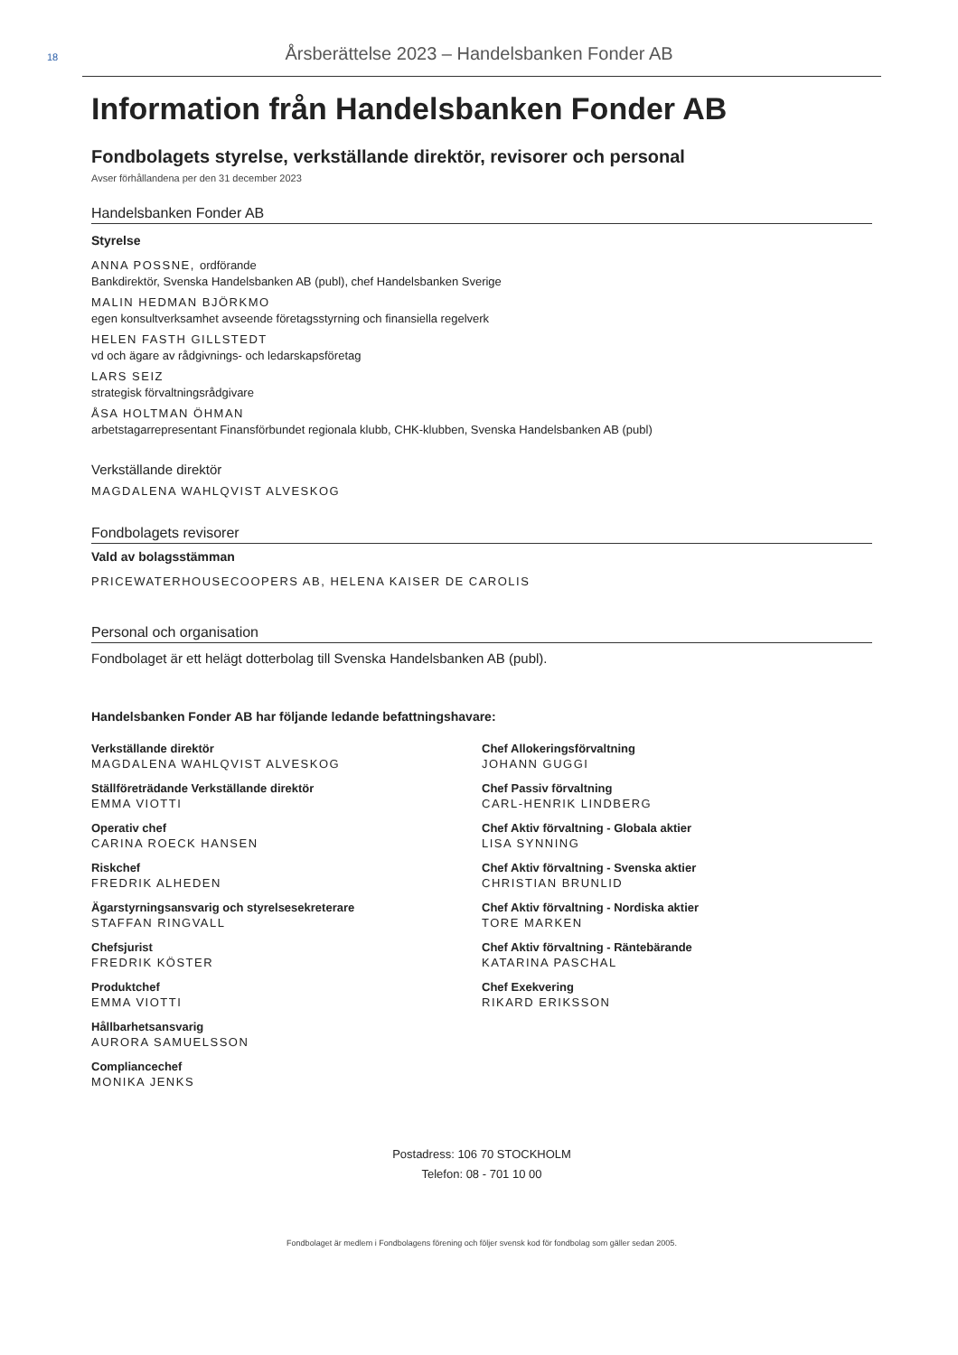18
Årsberättelse 2023 – Handelsbanken Fonder AB
Information från Handelsbanken Fonder AB
Fondbolagets styrelse, verkställande direktör, revisorer och personal
Avser förhållandena per den 31 december 2023
Handelsbanken Fonder AB
Styrelse
ANNA POSSNE, ordförande
Bankdirektör, Svenska Handelsbanken AB (publ), chef Handelsbanken Sverige
MALIN HEDMAN BJÖRKMO
egen konsultverksamhet avseende företagsstyrning och finansiella regelverk
HELEN FASTH GILLSTEDT
vd och ägare av rådgivnings- och ledarskapsföretag
LARS SEIZ
strategisk förvaltningsrådgivare
ÅSA HOLTMAN ÖHMAN
arbetstagarrepresentant Finansförbundet regionala klubb, CHK-klubben, Svenska Handelsbanken AB (publ)
Verkställande direktör
MAGDALENA WAHLQVIST ALVESKOG
Fondbolagets revisorer
Vald av bolagsstämman
PRICEWATERHOUSECOOPERS AB, HELENA KAISER DE CAROLIS
Personal och organisation
Fondbolaget är ett helägt dotterbolag till Svenska Handelsbanken AB (publ).
Handelsbanken Fonder AB har följande ledande befattningshavare:
Verkställande direktör
MAGDALENA WAHLQVIST ALVESKOG
Ställföreträdande Verkställande direktör
EMMA VIOTTI
Operativ chef
CARINA ROECK HANSEN
Riskchef
FREDRIK ALHEDEN
Ägarstyrningsansvarig och styrelsesekreterare
STAFFAN RINGVALL
Chefsjurist
FREDRIK KÖSTER
Produktchef
EMMA VIOTTI
Hållbarhetsansvarig
AURORA SAMUELSSON
Compliancechef
MONIKA JENKS
Chef Allokeringsförvaltning
JOHANN GUGGI
Chef Passiv förvaltning
CARL-HENRIK LINDBERG
Chef Aktiv förvaltning - Globala aktier
LISA SYNNING
Chef Aktiv förvaltning - Svenska aktier
CHRISTIAN BRUNLID
Chef Aktiv förvaltning - Nordiska aktier
TORE MARKEN
Chef Aktiv förvaltning - Räntebärande
KATARINA PASCHAL
Chef Exekvering
RIKARD ERIKSSON
Postadress: 106 70 STOCKHOLM
Telefon: 08 - 701 10 00
Fondbolaget är medlem i Fondbolagens förening och följer svensk kod för fondbolag som gäller sedan 2005.